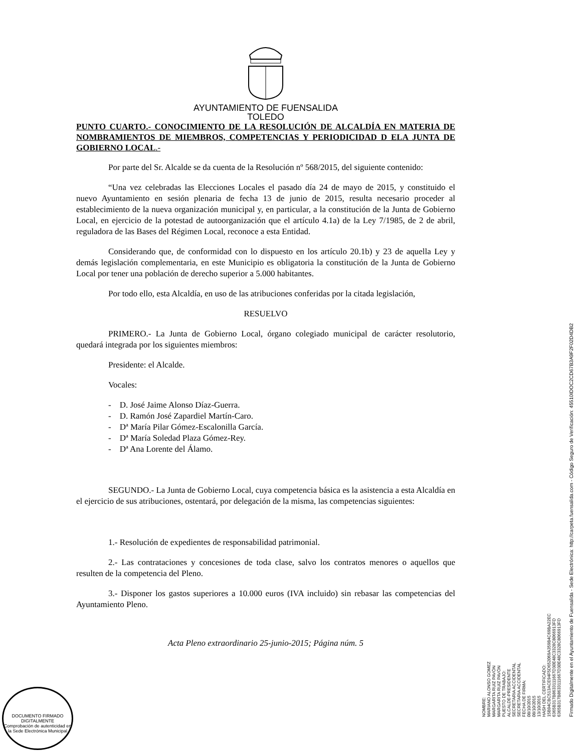AYUNTAMIENTO DE FUENSALIDA
TOLEDO
PUNTO CUARTO.- CONOCIMIENTO DE LA RESOLUCIÓN DE ALCALDÍA EN MATERIA DE NOMBRAMIENTOS DE MIEMBROS, COMPETENCIAS Y PERIODICIDAD D ELA JUNTA DE GOBIERNO LOCAL.-
Por parte del Sr. Alcalde se da cuenta de la Resolución nº 568/2015, del siguiente contenido:
“Una vez celebradas las Elecciones Locales el pasado día 24 de mayo de 2015, y constituido el nuevo Ayuntamiento en sesión plenaria de fecha 13 de junio de 2015, resulta necesario proceder al establecimiento de la nueva organización municipal y, en particular, a la constitución de la Junta de Gobierno Local, en ejercicio de la potestad de autoorganización que el artículo 4.1a) de la Ley 7/1985, de 2 de abril, reguladora de las Bases del Régimen Local, reconoce a esta Entidad.
Considerando que, de conformidad con lo dispuesto en los artículo 20.1b) y 23 de aquella Ley y demás legislación complementaria, en este Municipio es obligatoria la constitución de la Junta de Gobierno Local por tener una población de derecho superior a 5.000 habitantes.
Por todo ello, esta Alcaldía, en uso de las atribuciones conferidas por la citada legislación,
RESUELVO
PRIMERO.- La Junta de Gobierno Local, órgano colegiado municipal de carácter resolutorio, quedará integrada por los siguientes miembros:
Presidente: el Alcalde.
Vocales:
- D. José Jaime Alonso Díaz-Guerra.
- D. Ramón José Zapardiel Martín-Caro.
- Dª María Pilar Gómez-Escalonilla García.
- Dª María Soledad Plaza Gómez-Rey.
- Dª Ana Lorente del Álamo.
SEGUNDO.- La Junta de Gobierno Local, cuya competencia básica es la asistencia a esta Alcaldía en el ejercicio de sus atribuciones, ostentará, por delegación de la misma, las competencias siguientes:
1.- Resolución de expedientes de responsabilidad patrimonial.
2.- Las contrataciones y concesiones de toda clase, salvo los contratos menores o aquellos que resulten de la competencia del Pleno.
3.- Disponer los gastos superiores a 10.000 euros (IVA incluido) sin rebasar las competencias del Ayuntamiento Pleno.
Acta Pleno extraordinario 25-junio-2015; Página núm. 5
NOMBRE:
MARIANO ALONSO GOMEZ
MARGARITA RUIZ PAVÓN
MARGARITA RUIZ PAVÓN
PUESTO DE TRABAJO:
ALCALDE-PRESIDENTE
SECRETARIA ACCIDENTAL
SECRETARIA ACCIDENTAL
FECHA DE FIRMA:
08/10/2015
08/10/2015
13/10/2015
HASH DEL CERTIFICADO:
15B94CBC513ACE94F5D652069A359B4C69BA22EC
6365B317B8633111667D30E48C3328C8066913FD
6365B317B8633111667D30E48C3328C8066913FD
Firmado Digitalmente en el Ayuntamiento de Fuensalida - Sede Electrónica: http://carpeta.fuensalida.com - Código Seguro de Verificación: 45510IDOC2CD67B3A9F2F02D4DB2
DOCUMENTO FIRMADO DIGITALMENTE
Comprobación de autenticidad en la Sede Electrónica Municipal